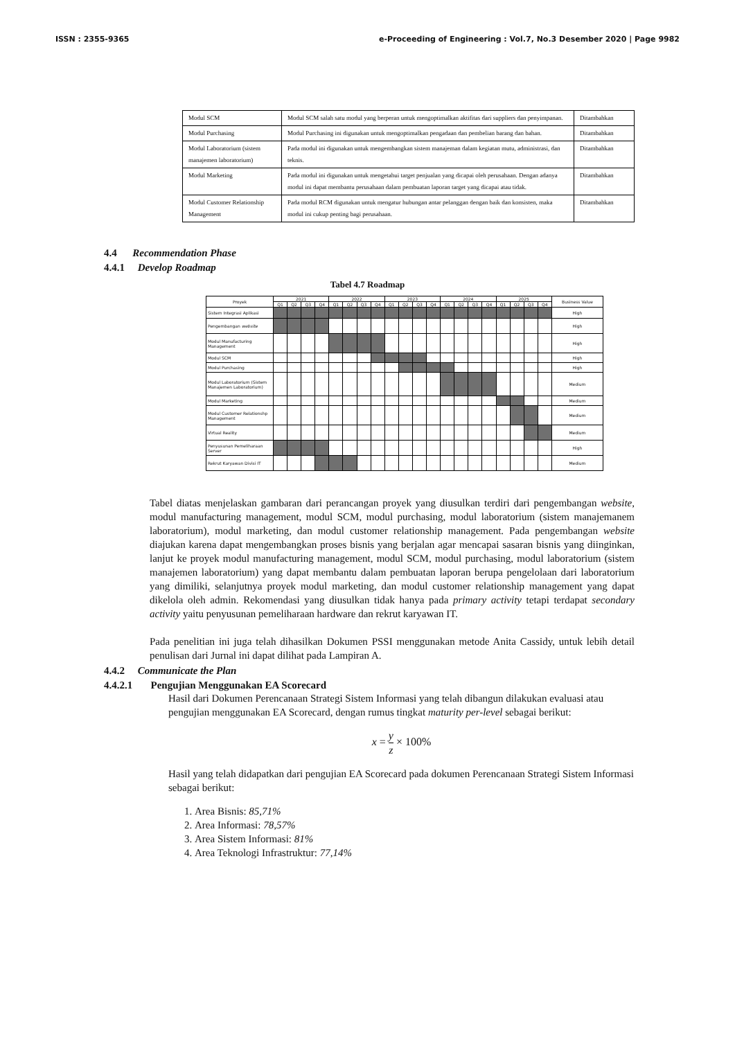ISSN : 2355-9365 e-Proceeding of Engineering : Vol.7, No.3 Desember 2020 | Page 9982
| Modul SCM | Modul SCM salah satu modul yang berperan untuk mengoptimalkan aktifitas dari suppliers dan penyimpanan. | Ditambahkan |
| Modul Purchasing | Modul Purchasing ini digunakan untuk mengoptimalkan pengadaan dan pembelian barang dan bahan. | Ditambahkan |
| Modul Laboratorium (sistem manajemen laboratorium) | Pada modul ini digunakan untuk mengembangkan sistem manajeman dalam kegiatan mutu, administrasi, dan teknis. | Ditambahkan |
| Modul Marketing | Pada modul ini digunakan untuk mengetahui target penjualan yang dicapai oleh perusahaan. Dengan adanya modul ini dapat membantu perusahaan dalam pembuatan laporan target yang dicapai atau tidak. | Ditambahkan |
| Modul Customer Relationship Management | Pada modul RCM digunakan untuk mengatur hubungan antar pelanggan dengan baik dan konsisten, maka modul ini cukup penting bagi perusahaan. | Ditambahkan |
4.4 Recommendation Phase
4.4.1 Develop Roadmap
Tabel 4.7 Roadmap
| Proyek | 2021 | | | | 2022 | | | | 2023 | | | | 2024 | | | | 2025 | | | | Business Value |
| --- | --- | --- | --- | --- | --- | --- | --- | --- | --- | --- | --- | --- | --- | --- | --- | --- | --- | --- | --- | --- | --- |
| | Q1 | Q2 | Q3 | Q4 | Q1 | Q2 | Q3 | Q4 | Q1 | Q2 | Q3 | Q4 | Q1 | Q2 | Q3 | Q4 | Q1 | Q2 | Q3 | Q4 | |
| Sistem Integrasi Aplikasi | | | | | | | | | | | | | | | | | | | | | High |
| Pengembangan website | | | | | | | | | | | | | | | | | | | | | High |
| Modul Manufacturing Management | | | | | | | | | | | | | | | | | | | | | High |
| Modul SCM | | | | | | | | | | | | | | | | | | | | | High |
| Modul Purchasing | | | | | | | | | | | | | | | | | | | | | High |
| Modul Laboratorium (Sistem Manajemen Laboratorium) | | | | | | | | | | | | | | | | | | | | | Medium |
| Modul Marketing | | | | | | | | | | | | | | | | | | | | | Medium |
| Modul Customer Relationshp Management | | | | | | | | | | | | | | | | | | | | | Medium |
| Virtual Reality | | | | | | | | | | | | | | | | | | | | | Medium |
| Penyusunan Pemeliharaan Server | | | | | | | | | | | | | | | | | | | | | High |
| Rekrut Karyawan Divisi IT | | | | | | | | | | | | | | | | | | | | | Medium |
Tabel diatas menjelaskan gambaran dari perancangan proyek yang diusulkan terdiri dari pengembangan website, modul manufacturing management, modul SCM, modul purchasing, modul laboratorium (sistem manajemanem laboratorium), modul marketing, dan modul customer relationship management. Pada pengembangan website diajukan karena dapat mengembangkan proses bisnis yang berjalan agar mencapai sasaran bisnis yang diinginkan, lanjut ke proyek modul manufacturing management, modul SCM, modul purchasing, modul laboratorium (sistem manajemen laboratorium) yang dapat membantu dalam pembuatan laporan berupa pengelolaan dari laboratorium yang dimiliki, selanjutnya proyek modul marketing, dan modul customer relationship management yang dapat dikelola oleh admin. Rekomendasi yang diusulkan tidak hanya pada primary activity tetapi terdapat secondary activity yaitu penyusunan pemeliharaan hardware dan rekrut karyawan IT.
Pada penelitian ini juga telah dihasilkan Dokumen PSSI menggunakan metode Anita Cassidy, untuk lebih detail penulisan dari Jurnal ini dapat dilihat pada Lampiran A.
4.4.2 Communicate the Plan
4.4.2.1 Pengujian Menggunakan EA Scorecard
Hasil dari Dokumen Perencanaan Strategi Sistem Informasi yang telah dibangun dilakukan evaluasi atau pengujian menggunakan EA Scorecard, dengan rumus tingkat maturity per-level sebagai berikut:
x = y z × 100%
Hasil yang telah didapatkan dari pengujian EA Scorecard pada dokumen Perencanaan Strategi Sistem Informasi sebagai berikut:
1. Area Bisnis: 85,71%
2. Area Informasi: 78,57%
3. Area Sistem Informasi: 81%
4. Area Teknologi Infrastruktur: 77,14%